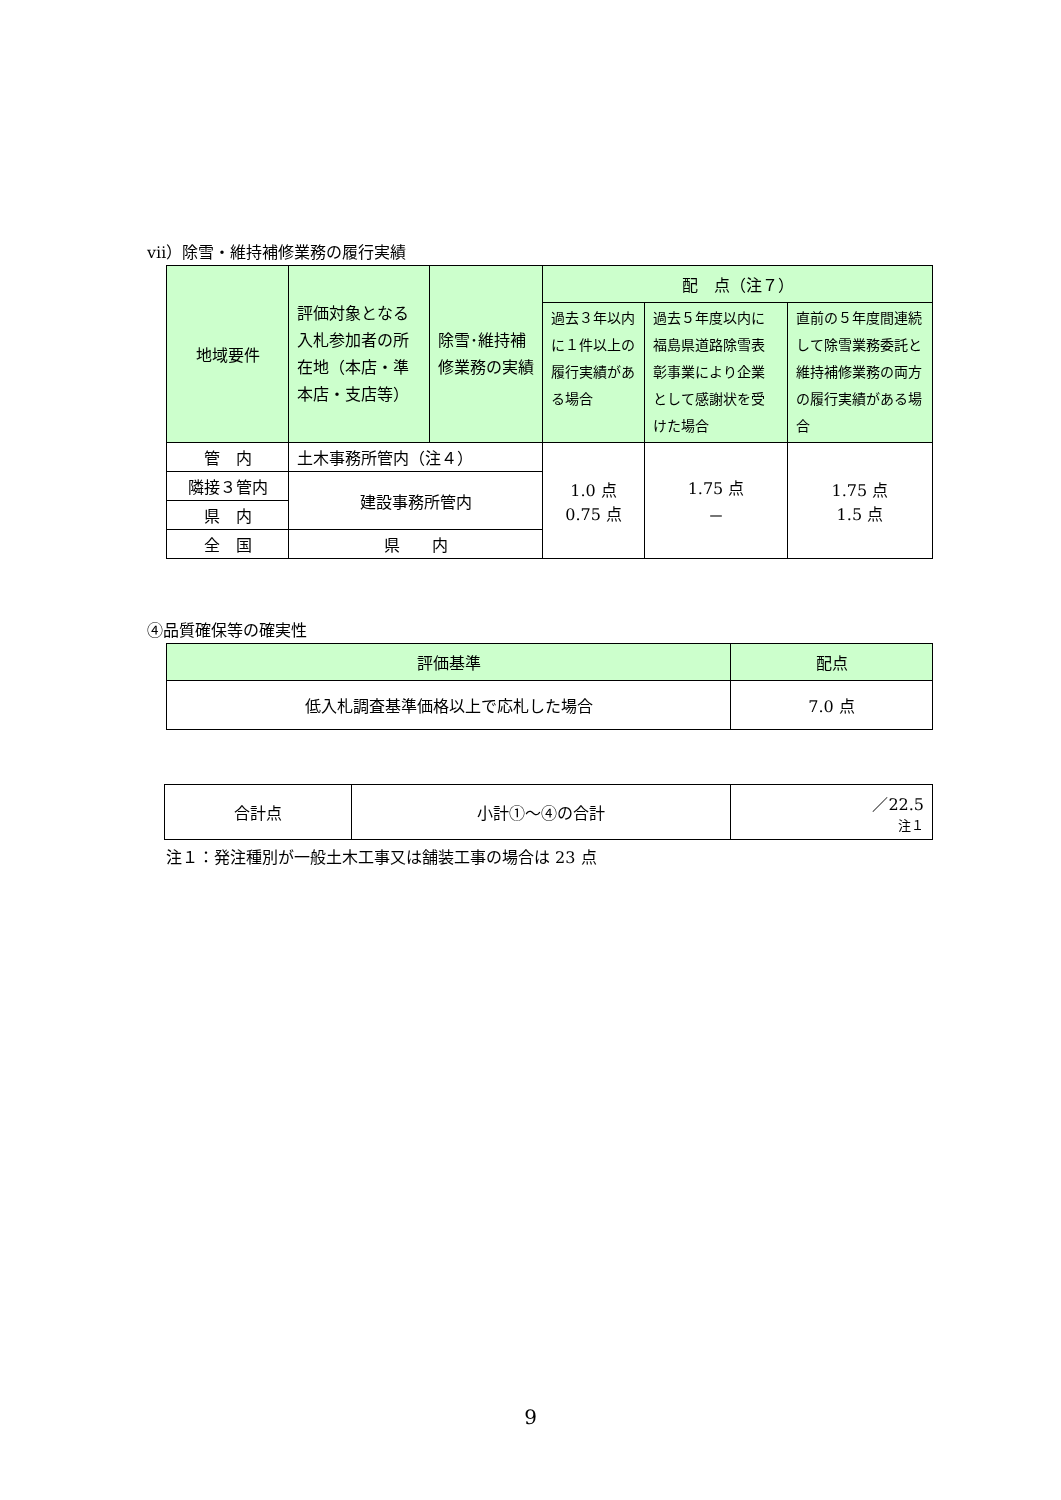ⅶ）除雪・維持補修業務の履行実績
| 地域要件 | 評価対象となる入札参加者の所在地（本店・準本店・支店等） | 除雪･維持補修業務の実績 | 配 点（注７） | | |
| --- | --- | --- | --- | --- | --- |
| | | | 過去３年以内に１件以上の履行実績がある場合 | 過去５年度以内に福島県道路除雪表彰事業により企業として感謝状を受けた場合 | 直前の５年度間連続して除雪業務委託と維持補修業務の両方の履行実績がある場合 |
| 管 内 | 土木事務所管内（注４） | | 1.0 点 0.75 点 | 1.75 点 － | 1.75 点 1.5 点 |
| 隣接３管内 | 建設事務所管内 | | | | |
| 県 内 | | | | | |
| 全 国 | 県 内 | | | | |
④品質確保等の確実性
| 評価基準 | 配点 |
| --- | --- |
| 低入札調査基準価格以上で応札した場合 | 7.0 点 |
| 合計点 | 小計①～④の合計 | ／22.5 注１ |
注１：発注種別が一般土木工事又は舗装工事の場合は 23 点
9